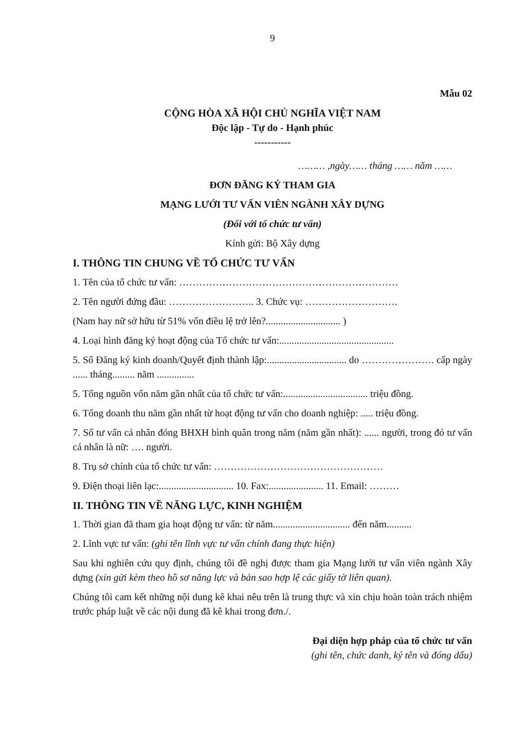9
Mẫu 02
CỘNG HÒA XÃ HỘI CHỦ NGHĨA VIỆT NAM
Độc lập - Tự do - Hạnh phúc
-----------
……… ,ngày…… tháng …… năm ……
ĐƠN ĐĂNG KÝ THAM GIA
MẠNG LƯỚI TƯ VẤN VIÊN NGÀNH XÂY DỰNG
(Đối với tổ chức tư vấn)
Kính gửi: Bộ Xây dựng
I. THÔNG TIN CHUNG VỀ TỔ CHỨC TƯ VẤN
1. Tên của tổ chức tư vấn: …………………………………………………………
2. Tên người đứng đầu: …………………….. 3. Chức vụ: ……………………….
(Nam hay nữ sở hữu từ 51% vốn điều lệ trở lên?.............................. )
4. Loại hình đăng ký hoạt động của Tổ chức tư vấn:..............................................
5. Số Đăng ký kinh doanh/Quyết định thành lập:................................ do …………………. cấp ngày ...... tháng......... năm ...............
5. Tổng nguồn vốn năm gần nhất của tổ chức tư vấn:.................................. triệu đồng.
6. Tổng doanh thu năm gần nhất từ hoạt động tư vấn cho doanh nghiệp: ..... triệu đồng.
7. Số tư vấn cá nhân đóng BHXH bình quân trong năm (năm gần nhất): ...... người, trong đó tư vấn cá nhân là nữ: …. người.
8. Trụ sở chính của tổ chức tư vấn: ……………………………………………
9. Điện thoại liên lạc:.............................. 10. Fax:...................... 11. Email: ………
II. THÔNG TIN VỀ NĂNG LỰC, KINH NGHIỆM
1. Thời gian đã tham gia hoạt động tư vấn: từ năm............................... đến năm..........
2. Lĩnh vực tư vấn: (ghi tên lĩnh vực tư vấn chính đang thực hiện)
Sau khi nghiên cứu quy định, chúng tôi đề nghị được tham gia Mạng lưới tư vấn viên ngành Xây dựng (xin gửi kèm theo hồ sơ năng lực và bản sao hợp lệ các giấy tờ liên quan).
Chúng tôi cam kết những nội dung kê khai nêu trên là trung thực và xin chịu hoàn toàn trách nhiệm trước pháp luật về các nội dung đã kê khai trong đơn./.
Đại diện hợp pháp của tổ chức tư vấn
(ghi tên, chức danh, ký tên và đóng dấu)